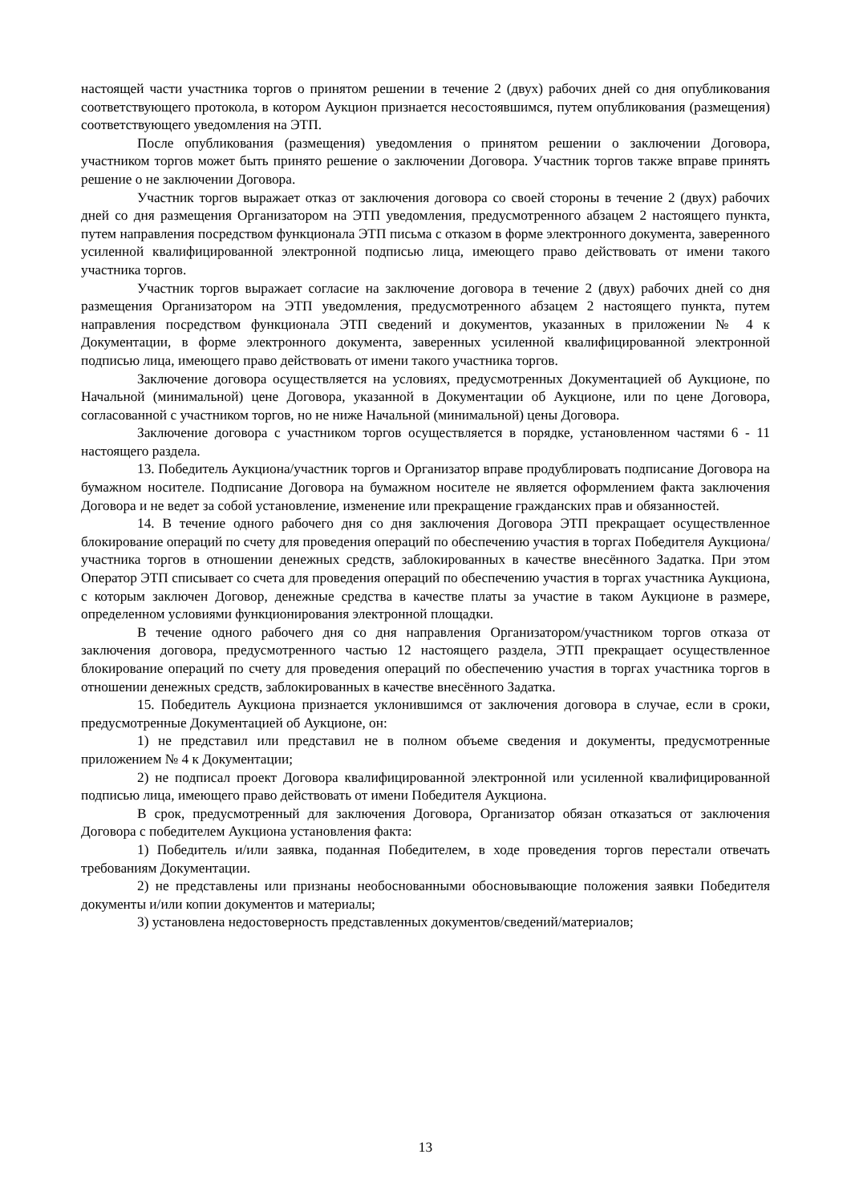настоящей части участника торгов о принятом решении в течение 2 (двух) рабочих дней со дня опубликования соответствующего протокола, в котором Аукцион признается несостоявшимся, путем опубликования (размещения) соответствующего уведомления на ЭТП.
После опубликования (размещения) уведомления о принятом решении о заключении Договора, участником торгов может быть принято решение о заключении Договора. Участник торгов также вправе принять решение о не заключении Договора.
Участник торгов выражает отказ от заключения договора со своей стороны в течение 2 (двух) рабочих дней со дня размещения Организатором на ЭТП уведомления, предусмотренного абзацем 2 настоящего пункта, путем направления посредством функционала ЭТП письма с отказом в форме электронного документа, заверенного усиленной квалифицированной электронной подписью лица, имеющего право действовать от имени такого участника торгов.
Участник торгов выражает согласие на заключение договора в течение 2 (двух) рабочих дней со дня размещения Организатором на ЭТП уведомления, предусмотренного абзацем 2 настоящего пункта, путем направления посредством функционала ЭТП сведений и документов, указанных в приложении № 4 к Документации, в форме электронного документа, заверенных усиленной квалифицированной электронной подписью лица, имеющего право действовать от имени такого участника торгов.
Заключение договора осуществляется на условиях, предусмотренных Документацией об Аукционе, по Начальной (минимальной) цене Договора, указанной в Документации об Аукционе, или по цене Договора, согласованной с участником торгов, но не ниже Начальной (минимальной) цены Договора.
Заключение договора с участником торгов осуществляется в порядке, установленном частями 6 - 11 настоящего раздела.
13. Победитель Аукциона/участник торгов и Организатор вправе продублировать подписание Договора на бумажном носителе. Подписание Договора на бумажном носителе не является оформлением факта заключения Договора и не ведет за собой установление, изменение или прекращение гражданских прав и обязанностей.
14. В течение одного рабочего дня со дня заключения Договора ЭТП прекращает осуществленное блокирование операций по счету для проведения операций по обеспечению участия в торгах Победителя Аукциона/участника торгов в отношении денежных средств, заблокированных в качестве внесённого Задатка. При этом Оператор ЭТП списывает со счета для проведения операций по обеспечению участия в торгах участника Аукциона, с которым заключен Договор, денежные средства в качестве платы за участие в таком Аукционе в размере, определенном условиями функционирования электронной площадки.
В течение одного рабочего дня со дня направления Организатором/участником торгов отказа от заключения договора, предусмотренного частью 12 настоящего раздела, ЭТП прекращает осуществленное блокирование операций по счету для проведения операций по обеспечению участия в торгах участника торгов в отношении денежных средств, заблокированных в качестве внесённого Задатка.
15. Победитель Аукциона признается уклонившимся от заключения договора в случае, если в сроки, предусмотренные Документацией об Аукционе, он:
1) не представил или представил не в полном объеме сведения и документы, предусмотренные приложением № 4 к Документации;
2) не подписал проект Договора квалифицированной электронной или усиленной квалифицированной подписью лица, имеющего право действовать от имени Победителя Аукциона.
В срок, предусмотренный для заключения Договора, Организатор обязан отказаться от заключения Договора с победителем Аукциона установления факта:
1) Победитель и/или заявка, поданная Победителем, в ходе проведения торгов перестали отвечать требованиям Документации.
2) не представлены или признаны необоснованными обосновывающие положения заявки Победителя документы и/или копии документов и материалы;
3) установлена недостоверность представленных документов/сведений/материалов;
13